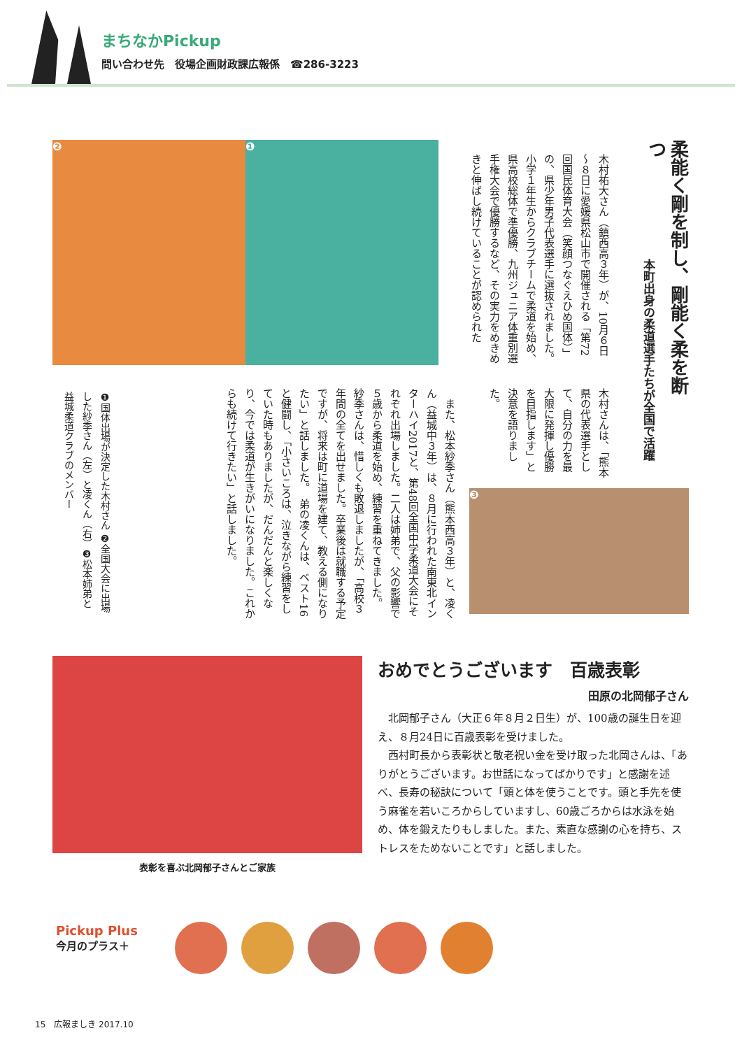まちなかPickup
問い合わせ先　役場企画財政課広報係　☎286-3223
❷ ❶
柔能く剛を制し、剛能く柔を断つ
本町出身の柔道選手たちが全国で活躍
木村祐大さん（鎮西高３年）が、10月６日～８日に愛媛県松山市で開催される「第72回国民体育大会（笑顔つなぐえひめ国体）」の、県少年男子代表選手に選抜されました。　小学１年生からクラブチームで柔道を始め、県高校総体で準優勝、九州ジュニア体重別選手権大会で優勝するなど、その実力をめきめきと伸ばし続けていることが認められた
木村さんは、「熊本県の代表選手として、自分の力を最大限に発揮し優勝を目指します」と決意を語りました。
❸
　また、松本紗季さん（熊本西高３年）と、凌くん（益城中３年）は、８月に行われた南東北インターハイ2017と、第48回全国中学柔道大会にそれぞれ出場しました。二人は姉弟で、父の影響で５歳から柔道を始め、練習を重ねてきました。　紗季さんは、惜しくも敗退しましたが、「高校３年間の全てを出せました。卒業後は就職する予定ですが、将来は町に道場を建て、教える側になりたい」と話しました。　弟の凌くんは、ベスト16と健闘し、「小さいころは、泣きながら練習をしていた時もありましたが、だんだんと楽しくなり、今では柔道が生きがいになりました。これからも続けて行きたい」と話しました。
❶国体出場が決定した木村さん ❷全国大会に出場した紗季さん（左）と凌くん（右）❸松本姉弟と益城柔道クラブのメンバー
おめでとうございます　百歳表彰
田原の北岡郁子さん
北岡郁子さん（大正６年８月２日生）が、100歳の誕生日を迎え、８月24日に百歳表彰を受けました。
西村町長から表彰状と敬老祝い金を受け取った北岡さんは、「ありがとうございます。お世話になってばかりです」と感謝を述べ、長寿の秘訣について「頭と体を使うことです。頭と手先を使う麻雀を若いころからしていますし、60歳ごろからは水泳を始め、体を鍛えたりもしました。また、素直な感謝の心を持ち、ストレスをためないことです」と話しました。
表彰を喜ぶ北岡郁子さんとご家族
Pickup Plus
今月のプラス＋
15　広報ましき 2017.10